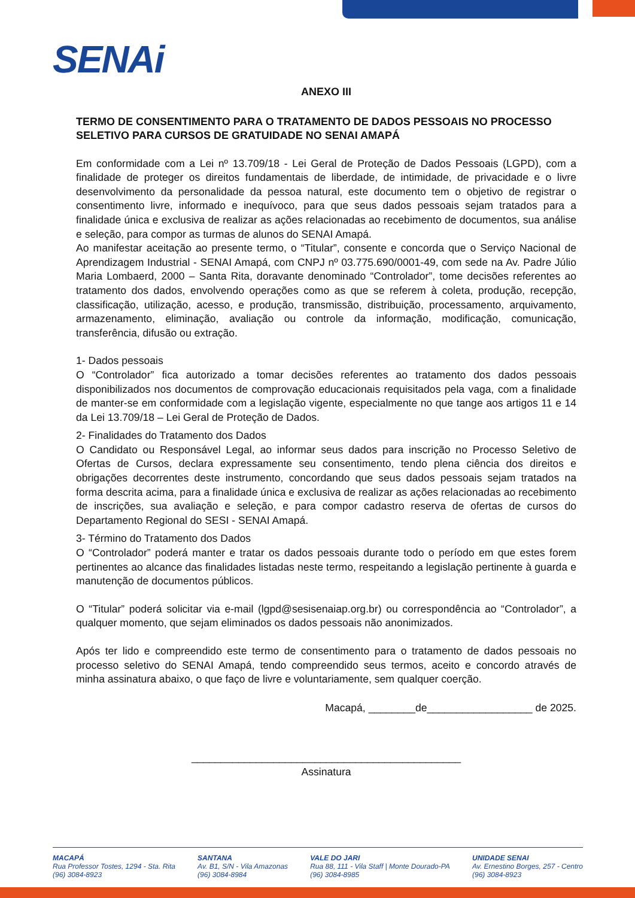SENAi
ANEXO III
TERMO DE CONSENTIMENTO PARA O TRATAMENTO DE DADOS PESSOAIS NO PROCESSO SELETIVO PARA CURSOS DE GRATUIDADE NO SENAI AMAPÁ
Em conformidade com a Lei nº 13.709/18 - Lei Geral de Proteção de Dados Pessoais (LGPD), com a finalidade de proteger os direitos fundamentais de liberdade, de intimidade, de privacidade e o livre desenvolvimento da personalidade da pessoa natural, este documento tem o objetivo de registrar o consentimento livre, informado e inequívoco, para que seus dados pessoais sejam tratados para a finalidade única e exclusiva de realizar as ações relacionadas ao recebimento de documentos, sua análise e seleção, para compor as turmas de alunos do SENAI Amapá.
Ao manifestar aceitação ao presente termo, o “Titular”, consente e concorda que o Serviço Nacional de Aprendizagem Industrial - SENAI Amapá, com CNPJ nº 03.775.690/0001-49, com sede na Av. Padre Júlio Maria Lombaerd, 2000 – Santa Rita, doravante denominado “Controlador”, tome decisões referentes ao tratamento dos dados, envolvendo operações como as que se referem à coleta, produção, recepção, classificação, utilização, acesso, e produção, transmissão, distribuição, processamento, arquivamento, armazenamento, eliminação, avaliação ou controle da informação, modificação, comunicação, transferência, difusão ou extração.
1- Dados pessoais
O “Controlador” fica autorizado a tomar decisões referentes ao tratamento dos dados pessoais disponibilizados nos documentos de comprovação educacionais requisitados pela vaga, com a finalidade de manter-se em conformidade com a legislação vigente, especialmente no que tange aos artigos 11 e 14 da Lei 13.709/18 – Lei Geral de Proteção de Dados.
2- Finalidades do Tratamento dos Dados
O Candidato ou Responsável Legal, ao informar seus dados para inscrição no Processo Seletivo de Ofertas de Cursos, declara expressamente seu consentimento, tendo plena ciência dos direitos e obrigações decorrentes deste instrumento, concordando que seus dados pessoais sejam tratados na forma descrita acima, para a finalidade única e exclusiva de realizar as ações relacionadas ao recebimento de inscrições, sua avaliação e seleção, e para compor cadastro reserva de ofertas de cursos do Departamento Regional do SESI - SENAI Amapá.
3- Término do Tratamento dos Dados
O “Controlador” poderá manter e tratar os dados pessoais durante todo o período em que estes forem pertinentes ao alcance das finalidades listadas neste termo, respeitando a legislação pertinente à guarda e manutenção de documentos públicos.
O “Titular” poderá solicitar via e-mail (lgpd@sesisenaiap.org.br) ou correspondência ao “Controlador”, a qualquer momento, que sejam eliminados os dados pessoais não anonimizados.
Após ter lido e compreendido este termo de consentimento para o tratamento de dados pessoais no processo seletivo do SENAI Amapá, tendo compreendido seus termos, aceito e concordo através de minha assinatura abaixo, o que faço de livre e voluntariamente, sem qualquer coerção.
Macapá, ________de__________________ de 2025.
______________________________________________
Assinatura
MACAPÁ
Rua Professor Tostes, 1294 - Sta. Rita
(96) 3084-8923
SANTANA
Av. B1, S/N - Vila Amazonas
(96) 3084-8984
VALE DO JARI
Rua 88, 111 - Vila Staff | Monte Dourado-PA
(96) 3084-8985
UNIDADE SENAI
Av. Ernestino Borges, 257 - Centro
(96) 3084-8923